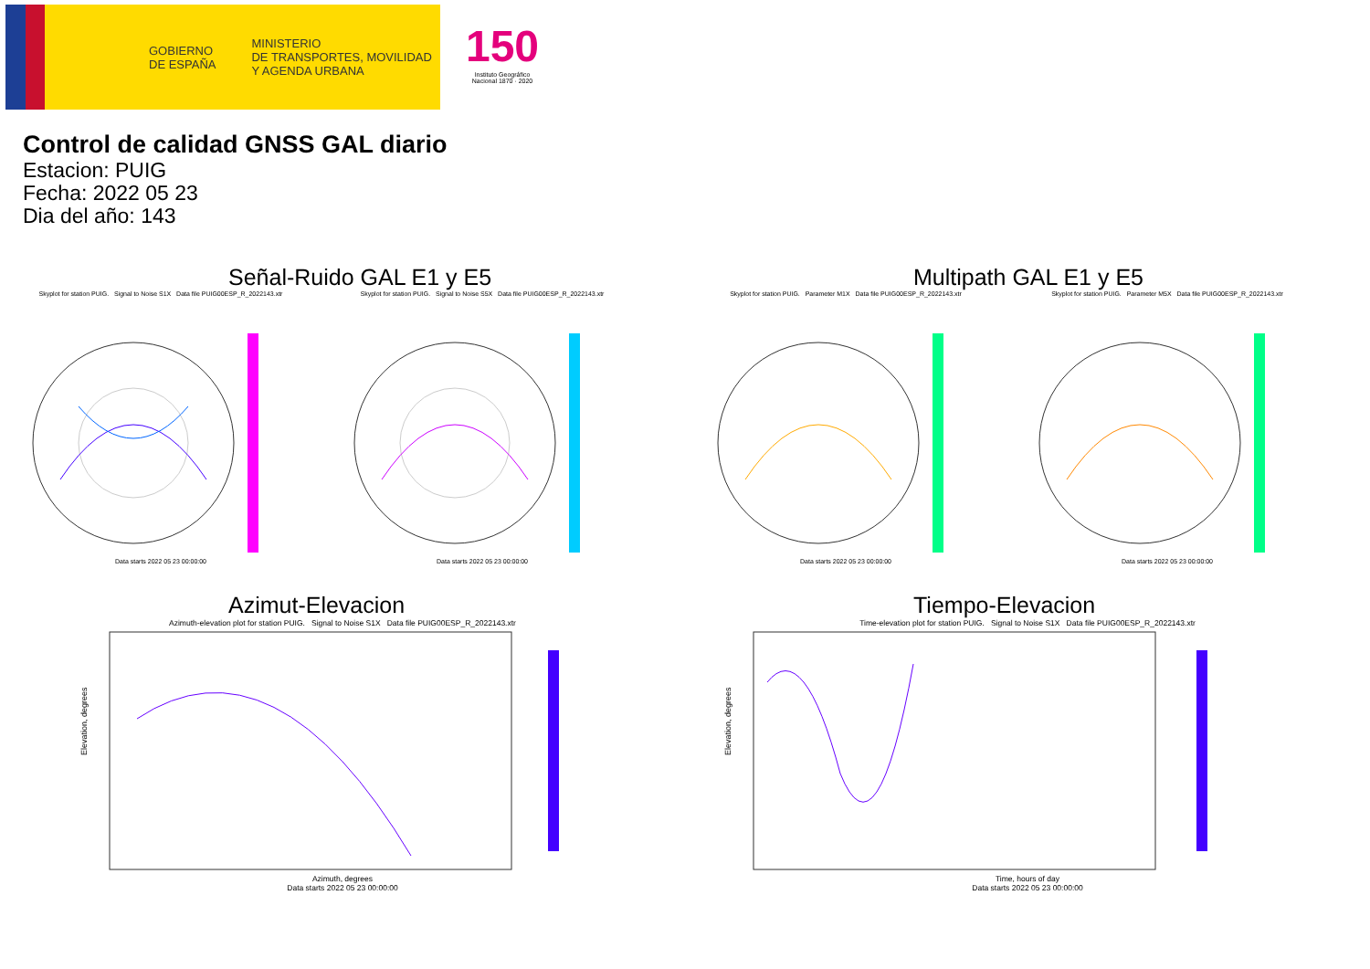GOBIERNO
DE ESPAÑA
MINISTERIO
DE TRANSPORTES, MOVILIDAD
Y AGENDA URBANA
150
Instituto Geográfico
Nacional 1870 · 2020
Control de calidad GNSS GAL diario
Estacion: PUIG
Fecha: 2022 05 23
Dia del año: 143
Señal-Ruido GAL E1 y E5
Skyplot for station PUIG. Signal to Noise S1X Data file PUIG00ESP_R_2022143.xtrData starts 2022 05 23 00:00:00
Skyplot for station PUIG. Signal to Noise S5X Data file PUIG00ESP_R_2022143.xtrData starts 2022 05 23 00:00:00
Multipath GAL E1 y E5
Skyplot for station PUIG. Parameter M1X Data file PUIG00ESP_R_2022143.xtrData starts 2022 05 23 00:00:00
Skyplot for station PUIG. Parameter M5X Data file PUIG00ESP_R_2022143.xtrData starts 2022 05 23 00:00:00
Azimut-Elevacion
Azimuth-elevation plot for station PUIG. Signal to Noise S1X Data file PUIG00ESP_R_2022143.xtr
Elevation, degrees
Azimuth, degrees
Data starts 2022 05 23 00:00:00
Tiempo-Elevacion
Time-elevation plot for station PUIG. Signal to Noise S1X Data file PUIG00ESP_R_2022143.xtr
Elevation, degrees
Time, hours of day
Data starts 2022 05 23 00:00:00